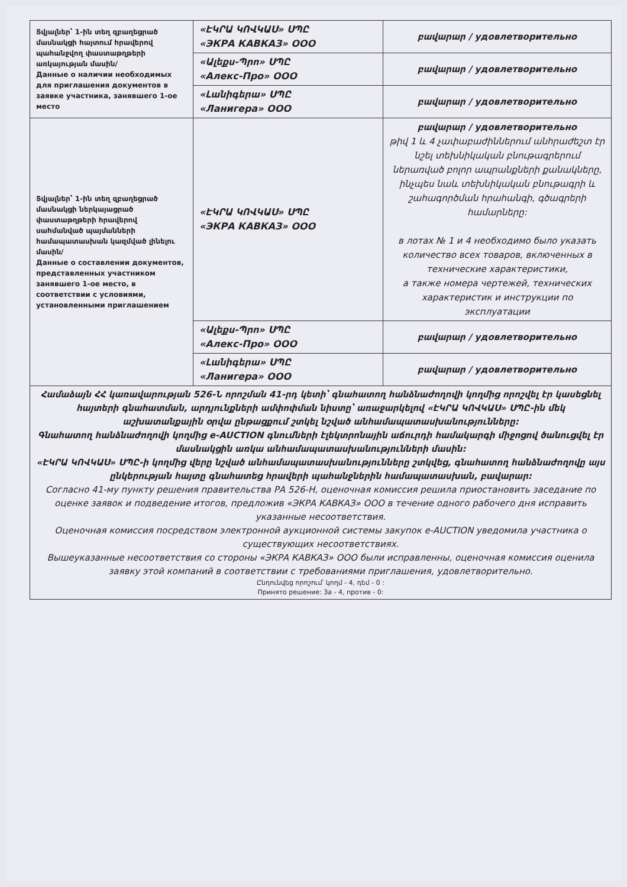| Տվյալներ՝ 1-ին տեղ զբաղեցրած մասնակցի հայտում հրավերով պահանջվող փաստաթղթերի առկայության մասին/ Данные о наличии необходимых для приглашения документов в заявке участника, занявшего 1-ое место | «ԷԿՐԱ ԿՈՎԿԱՍ» ՍՊԸ «ЭКРА КАВКАЗ» ООО | բավարար / удовлетворительно |
| | «Ալեքս-Պրո» ՍՊԸ «Алекс-Про» ООО | բավարար / удовлетворительно |
| | «Լանիգերա» ՍՊԸ «Ланигера» ООО | բավարար / удовлетворительно |
| Տվյալներ՝ 1-ին տեղ զբաղեցրած մասնակցի ներկայացրած փաստաթղթերի հրավերով սահմանված պայմանների համապատասխան կազմված լինելու մասին/ Данные о составлении документов, представленных участником занявшего 1-ое место, в соответствии с условиями, установленными приглашением | «ԷԿՐԱ ԿՈՎԿԱՍ» ՍՊԸ «ЭКРА КАВКАЗ» ООО | բավարար / удовлетворительно թիվ 1 և 4 չափաբաժիններում անհրաժեշտ էր նշել տեխնիկական բնութագրերում ներառված բոլոր ապրանքների քանակները, ինչպես նաև տեխնիկական բնութագրի և շահագործման հրահանգի, գծագրերի համարները: в лотах № 1 и 4 необходимо было указать количество всех товаров, включенных в технические характеристики, а также номера чертежей, технических характеристик и инструкции по эксплуатации |
| | «Ալեքս-Պրո» ՍՊԸ «Алекс-Про» ООО | բավարար / удовлетворительно |
| | «Լանիգերա» ՍՊԸ «Ланигера» ООО | բավարար / удовлетворительно |
| Համաձայն ՀՀ կառավարության 526-Ն որոշման 41-րդ կետի՝ գնահատող հանձնաժողովի կողմից որոշվել էր կասեցնել հայտերի գնահատման, արդյունքների ամփոփման նիստը՝ առաջարկելով «ԷԿՐԱ ԿՈՎԿԱՍ» ՍՊԸ-ին մեկ աշխատանքային օրվա ընթացքում շտկել նշված անհամապատասխանությունները: Գնահատող հանձնաժողովի կողմից e-AUCTION գնումների էլեկտրոնային աճուրդի համակարգի միջոցով ծանուցվել էր մասնակցին առկա անհամապատասխանությունների մասին: «ԷԿՐԱ ԿՈՎԿԱՍ» ՍՊԸ-ի կողմից վերը նշված անհամապատասխանությունները շտկվեց, գնահատող հանձնաժողովը այս ընկերության հայտը գնահատեց հրավերի պահանջներին համապատասխան, բավարար: Согласно 41-му пункту решения правительства РА 526-Н, оценочная комиссия решила приостановить заседание по оценке заявок и подведение итогов, предложив «ЭКРА КАВКАЗ» ООО в течение одного рабочего дня исправить указанные несоответствия. Оценочная комиссия посредством электронной аукционной системы закупок e-AUCTION уведомила участника о существующих несоответствиях. Вышеуказанные несоответствия со стороны «ЭКРА КАВКАЗ» ООО были исправленны, оценочная комиссия оценила заявку этой компаний в соответствии с требованиями приглашения, удовлетворительно. Ընդունվեց որոշում՝ կողմ - 4, դեմ - 0 : Принято решение: За - 4, против - 0: | | |